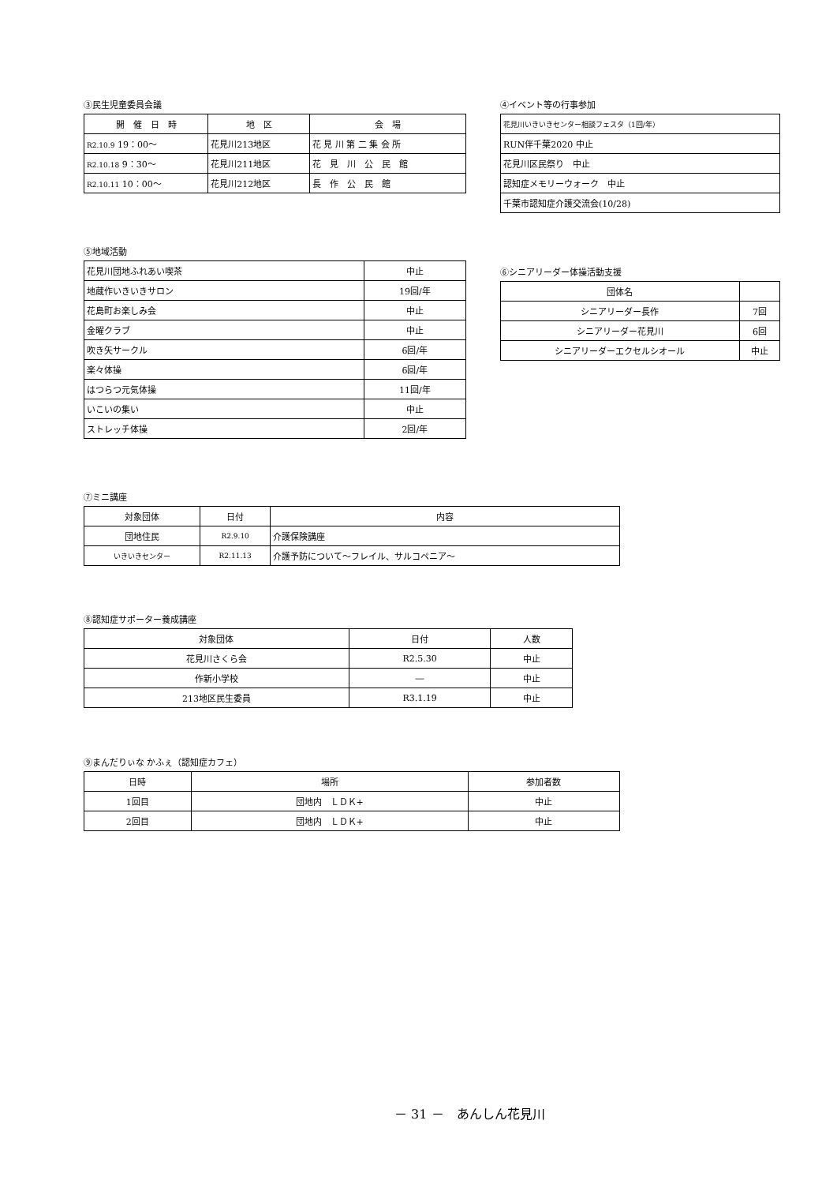③民生児童委員会議
| 開 催 日 時 | 地 区 | 会 場 |
| --- | --- | --- |
| R2.10.9 19：00～ | 花見川213地区 | 花 見 川 第 二 集 会 所 |
| R2.10.18 9：30～ | 花見川211地区 | 花 見 川 公 民 館 |
| R2.10.11 10：00～ | 花見川212地区 | 長 作 公 民 館 |
④イベント等の行事参加
| 花見川いきいきセンター相談フェスタ（1回/年） |
| RUN伴千葉2020 中止 |
| 花見川区民祭り 中止 |
| 認知症メモリーウォーク 中止 |
| 千葉市認知症介護交流会(10/28) |
⑤地域活動
| 花見川団地ふれあい喫茶 | 中止 |
| 地蔵作いきいきサロン | 19回/年 |
| 花島町お楽しみ会 | 中止 |
| 金曜クラブ | 中止 |
| 吹き矢サークル | 6回/年 |
| 楽々体操 | 6回/年 |
| はつらつ元気体操 | 11回/年 |
| いこいの集い | 中止 |
| ストレッチ体操 | 2回/年 |
⑥シニアリーダー体操活動支援
| 団体名 | |
| --- | --- |
| シニアリーダー長作 | 7回 |
| シニアリーダー花見川 | 6回 |
| シニアリーダーエクセルシオール | 中止 |
⑦ミニ講座
| 対象団体 | 日付 | 内容 |
| --- | --- | --- |
| 団地住民 | R2.9.10 | 介護保険講座 |
| いきいきセンター | R2.11.13 | 介護予防について～フレイル、サルコペニア～ |
⑧認知症サポーター養成講座
| 対象団体 | 日付 | 人数 |
| --- | --- | --- |
| 花見川さくら会 | R2.5.30 | 中止 |
| 作新小学校 | ― | 中止 |
| 213地区民生委員 | R3.1.19 | 中止 |
⑨まんだりぃな かふぇ（認知症カフェ）
| 日時 | 場所 | 参加者数 |
| --- | --- | --- |
| 1回目 | 団地内 ＬＤＫ+ | 中止 |
| 2回目 | 団地内 ＬＤＫ+ | 中止 |
－ 31 －　あんしん花見川